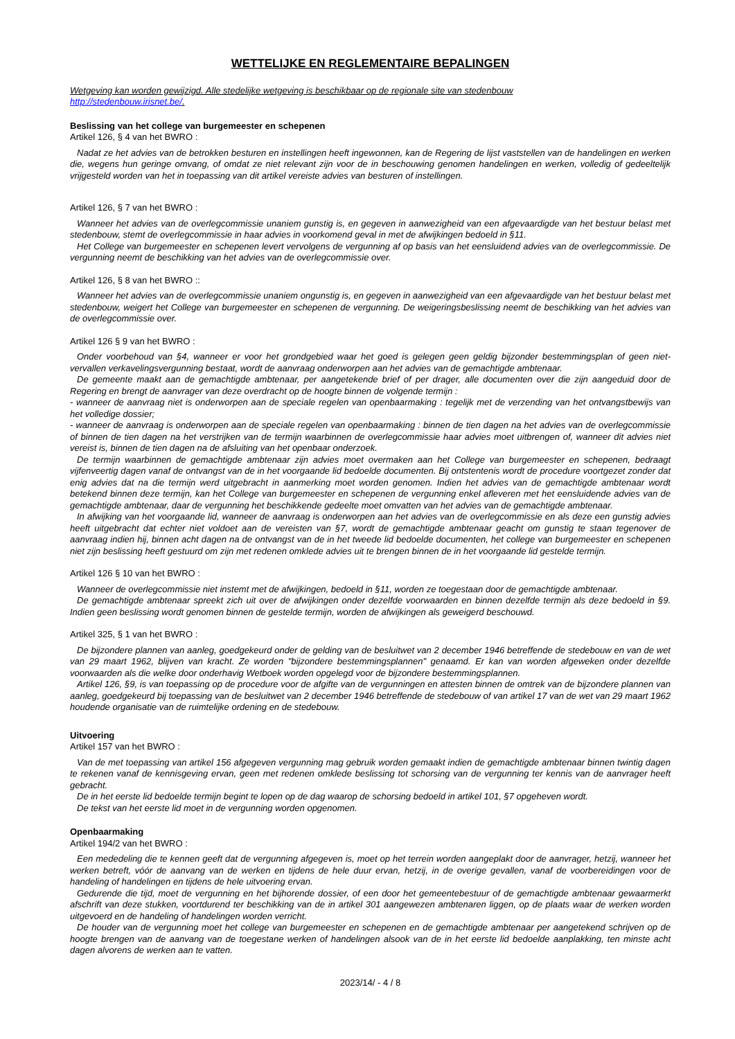WETTELIJKE EN REGLEMENTAIRE BEPALINGEN
Wetgeving kan worden gewijzigd. Alle stedelijke wetgeving is beschikbaar op de regionale site van stedenbouw
http://stedenbouw.irisnet.be/.
Beslissing van het college van burgemeester en schepenen
Artikel 126, § 4 van het BWRO :
Nadat ze het advies van de betrokken besturen en instellingen heeft ingewonnen, kan de Regering de lijst vaststellen van de handelingen en werken die, wegens hun geringe omvang, of omdat ze niet relevant zijn voor de in beschouwing genomen handelingen en werken, volledig of gedeeltelijk vrijgesteld worden van het in toepassing van dit artikel vereiste advies van besturen of instellingen.
Artikel 126, § 7 van het BWRO :
Wanneer het advies van de overlegcommissie unaniem gunstig is, en gegeven in aanwezigheid van een afgevaardigde van het bestuur belast met stedenbouw, stemt de overlegcommissie in haar advies in voorkomend geval in met de afwijkingen bedoeld in §11.
Het College van burgemeester en schepenen levert vervolgens de vergunning af op basis van het eensluidend advies van de overlegcommissie. De vergunning neemt de beschikking van het advies van de overlegcommissie over.
Artikel 126, § 8 van het BWRO ::
Wanneer het advies van de overlegcommissie unaniem ongunstig is, en gegeven in aanwezigheid van een afgevaardigde van het bestuur belast met stedenbouw, weigert het College van burgemeester en schepenen de vergunning. De weigeringsbeslissing neemt de beschikking van het advies van de overlegcommissie over.
Artikel 126 § 9 van het BWRO :
Onder voorbehoud van §4, wanneer er voor het grondgebied waar het goed is gelegen geen geldig bijzonder bestemmingsplan of geen niet-vervallen verkavelingsvergunning bestaat, wordt de aanvraag onderworpen aan het advies van de gemachtigde ambtenaar.
De gemeente maakt aan de gemachtigde ambtenaar, per aangetekende brief of per drager, alle documenten over die zijn aangeduid door de Regering en brengt de aanvrager van deze overdracht op de hoogte binnen de volgende termijn :
- wanneer de aanvraag niet is onderworpen aan de speciale regelen van openbaarmaking : tegelijk met de verzending van het ontvangstbewijs van het volledige dossier;
- wanneer de aanvraag is onderworpen aan de speciale regelen van openbaarmaking : binnen de tien dagen na het advies van de overlegcommissie of binnen de tien dagen na het verstrijken van de termijn waarbinnen de overlegcommissie haar advies moet uitbrengen of, wanneer dit advies niet vereist is, binnen de tien dagen na de afsluiting van het openbaar onderzoek.
De termijn waarbinnen de gemachtigde ambtenaar zijn advies moet overmaken aan het College van burgemeester en schepenen, bedraagt vijfenveertig dagen vanaf de ontvangst van de in het voorgaande lid bedoelde documenten. Bij ontstentenis wordt de procedure voortgezet zonder dat enig advies dat na die termijn werd uitgebracht in aanmerking moet worden genomen. Indien het advies van de gemachtigde ambtenaar wordt betekend binnen deze termijn, kan het College van burgemeester en schepenen de vergunning enkel afleveren met het eensluidende advies van de gemachtigde ambtenaar, daar de vergunning het beschikkende gedeelte moet omvatten van het advies van de gemachtigde ambtenaar.
In afwijking van het voorgaande lid, wanneer de aanvraag is onderworpen aan het advies van de overlegcommissie en als deze een gunstig advies heeft uitgebracht dat echter niet voldoet aan de vereisten van §7, wordt de gemachtigde ambtenaar geacht om gunstig te staan tegenover de aanvraag indien hij, binnen acht dagen na de ontvangst van de in het tweede lid bedoelde documenten, het college van burgemeester en schepenen niet zijn beslissing heeft gestuurd om zijn met redenen omklede advies uit te brengen binnen de in het voorgaande lid gestelde termijn.
Artikel 126 § 10 van het BWRO :
Wanneer de overlegcommissie niet instemt met de afwijkingen, bedoeld in §11, worden ze toegestaan door de gemachtigde ambtenaar.
De gemachtigde ambtenaar spreekt zich uit over de afwijkingen onder dezelfde voorwaarden en binnen dezelfde termijn als deze bedoeld in §9. Indien geen beslissing wordt genomen binnen de gestelde termijn, worden de afwijkingen als geweigerd beschouwd.
Artikel 325, § 1 van het BWRO :
De bijzondere plannen van aanleg, goedgekeurd onder de gelding van de besluitwet van 2 december 1946 betreffende de stedebouw en van de wet van 29 maart 1962, blijven van kracht. Ze worden "bijzondere bestemmingsplannen" genaamd. Er kan van worden afgeweken onder dezelfde voorwaarden als die welke door onderhavig Wetboek worden opgelegd voor de bijzondere bestemmingsplannen.
Artikel 126, §9, is van toepassing op de procedure voor de afgifte van de vergunningen en attesten binnen de omtrek van de bijzondere plannen van aanleg, goedgekeurd bij toepassing van de besluitwet van 2 december 1946 betreffende de stedebouw of van artikel 17 van de wet van 29 maart 1962 houdende organisatie van de ruimtelijke ordening en de stedebouw.
Uitvoering
Artikel 157 van het BWRO :
Van de met toepassing van artikel 156 afgegeven vergunning mag gebruik worden gemaakt indien de gemachtigde ambtenaar binnen twintig dagen te rekenen vanaf de kennisgeving ervan, geen met redenen omklede beslissing tot schorsing van de vergunning ter kennis van de aanvrager heeft gebracht.
De in het eerste lid bedoelde termijn begint te lopen op de dag waarop de schorsing bedoeld in artikel 101, §7 opgeheven wordt.
De tekst van het eerste lid moet in de vergunning worden opgenomen.
Openbaarmaking
Artikel 194/2 van het BWRO :
Een mededeling die te kennen geeft dat de vergunning afgegeven is, moet op het terrein worden aangeplakt door de aanvrager, hetzij, wanneer het werken betreft, vóór de aanvang van de werken en tijdens de hele duur ervan, hetzij, in de overige gevallen, vanaf de voorbereidingen voor de handeling of handelingen en tijdens de hele uitvoering ervan.
Gedurende die tijd, moet de vergunning en het bijhorende dossier, of een door het gemeentebestuur of de gemachtigde ambtenaar gewaarmerkt afschrift van deze stukken, voortdurend ter beschikking van de in artikel 301 aangewezen ambtenaren liggen, op de plaats waar de werken worden uitgevoerd en de handeling of handelingen worden verricht.
De houder van de vergunning moet het college van burgemeester en schepenen en de gemachtigde ambtenaar per aangetekend schrijven op de hoogte brengen van de aanvang van de toegestane werken of handelingen alsook van de in het eerste lid bedoelde aanplakking, ten minste acht dagen alvorens de werken aan te vatten.
2023/14/ - 4 / 8